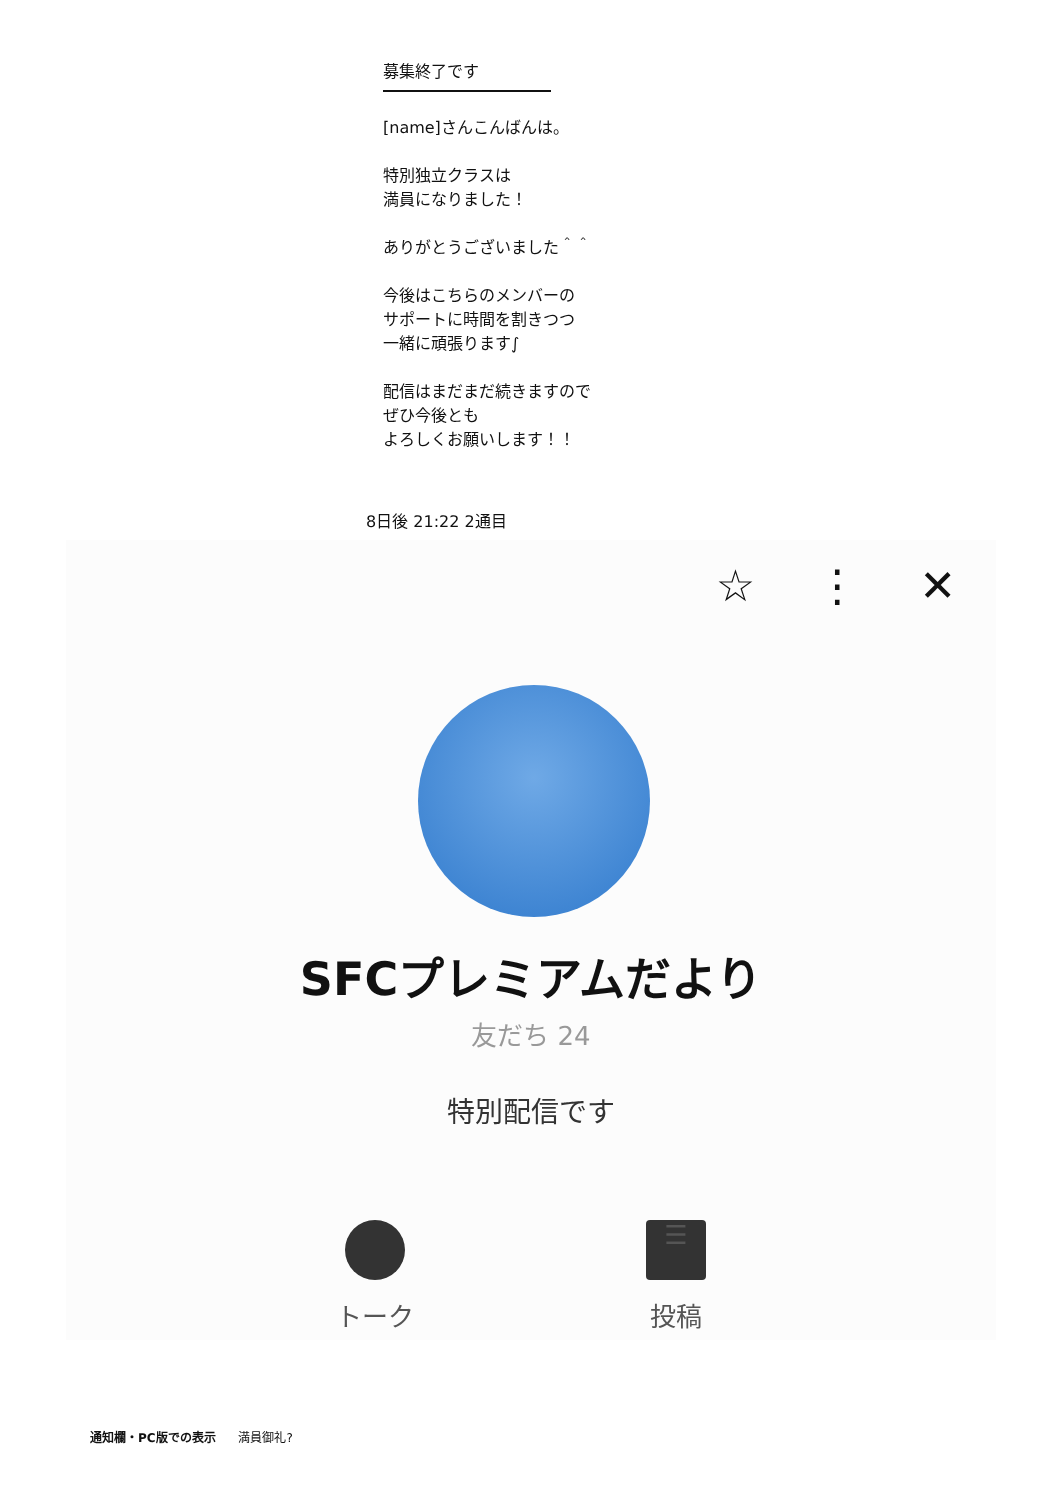募集終了です
[name]さんこんばんは。
特別独立クラスは
満員になりました！
ありがとうございました＾＾
今後はこちらのメンバーの
サポートに時間を割きつつ
一緒に頑張ります∫
配信はまだまだ続きますので
ぜひ今後とも
よろしくお願いします！！
8日後 21:22 2通目
☆ ⋮ ✕
SFCプレミアムだより
友だち 24
特別配信です
トーク
☰
投稿
通知欄・PC版での表示 満員御礼?